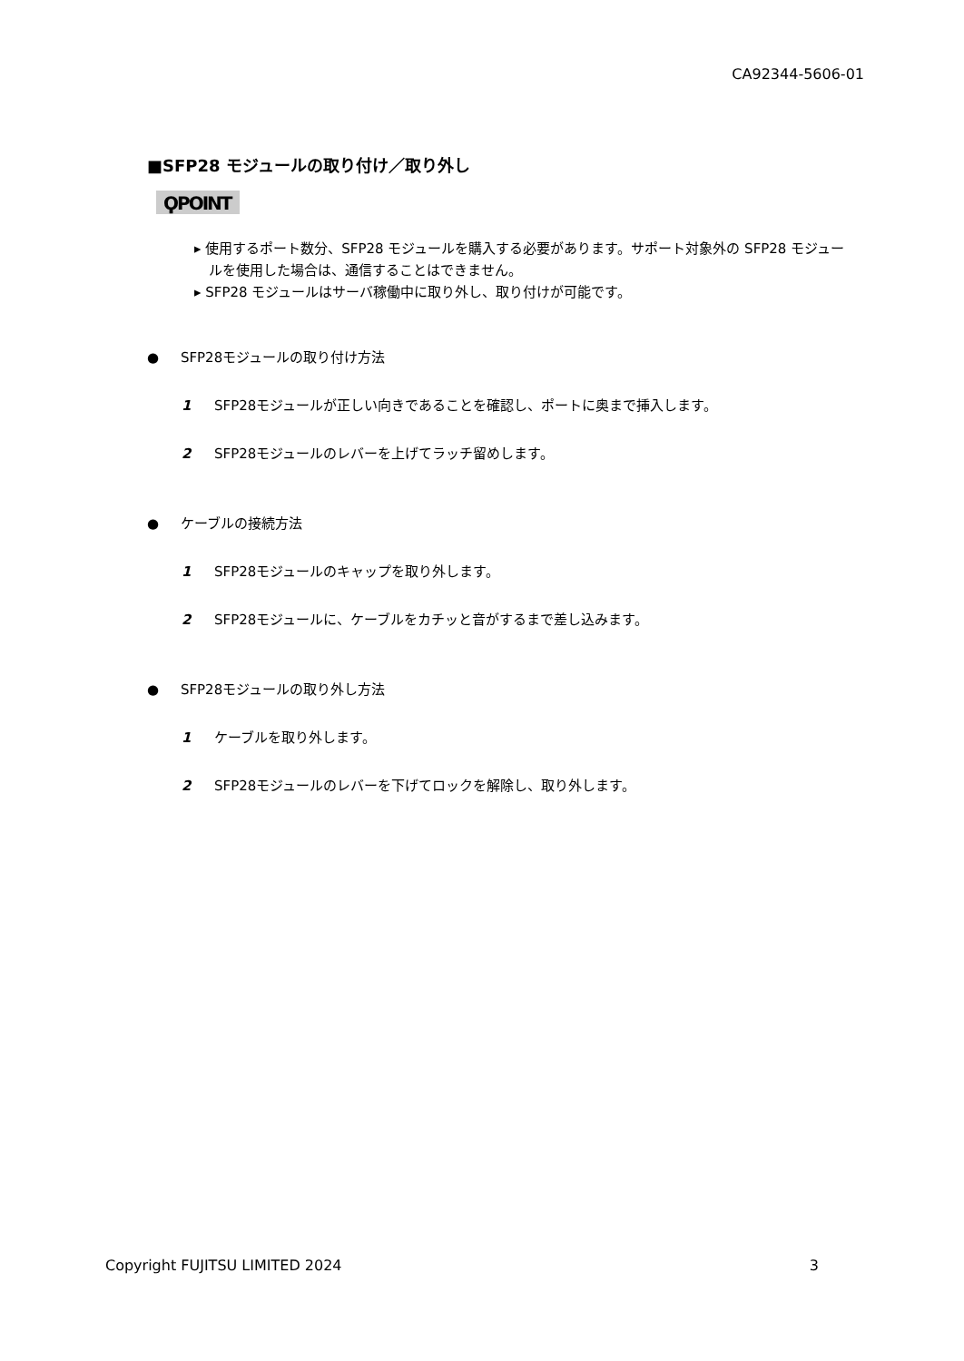CA92344-5606-01
■SFP28 モジュールの取り付け／取り外し
ϘPOINT
▸ 使用するポート数分、SFP28 モジュールを購入する必要があります。サポート対象外の SFP28 モジュールを使用した場合は、通信することはできません。
▸ SFP28 モジュールはサーバ稼働中に取り外し、取り付けが可能です。
● SFP28モジュールの取り付け方法
1 SFP28モジュールが正しい向きであることを確認し、ポートに奥まで挿入します。
2 SFP28モジュールのレバーを上げてラッチ留めします。
● ケーブルの接続方法
1 SFP28モジュールのキャップを取り外します。
2 SFP28モジュールに、ケーブルをカチッと音がするまで差し込みます。
● SFP28モジュールの取り外し方法
1 ケーブルを取り外します。
2 SFP28モジュールのレバーを下げてロックを解除し、取り外します。
Copyright FUJITSU LIMITED 2024 3